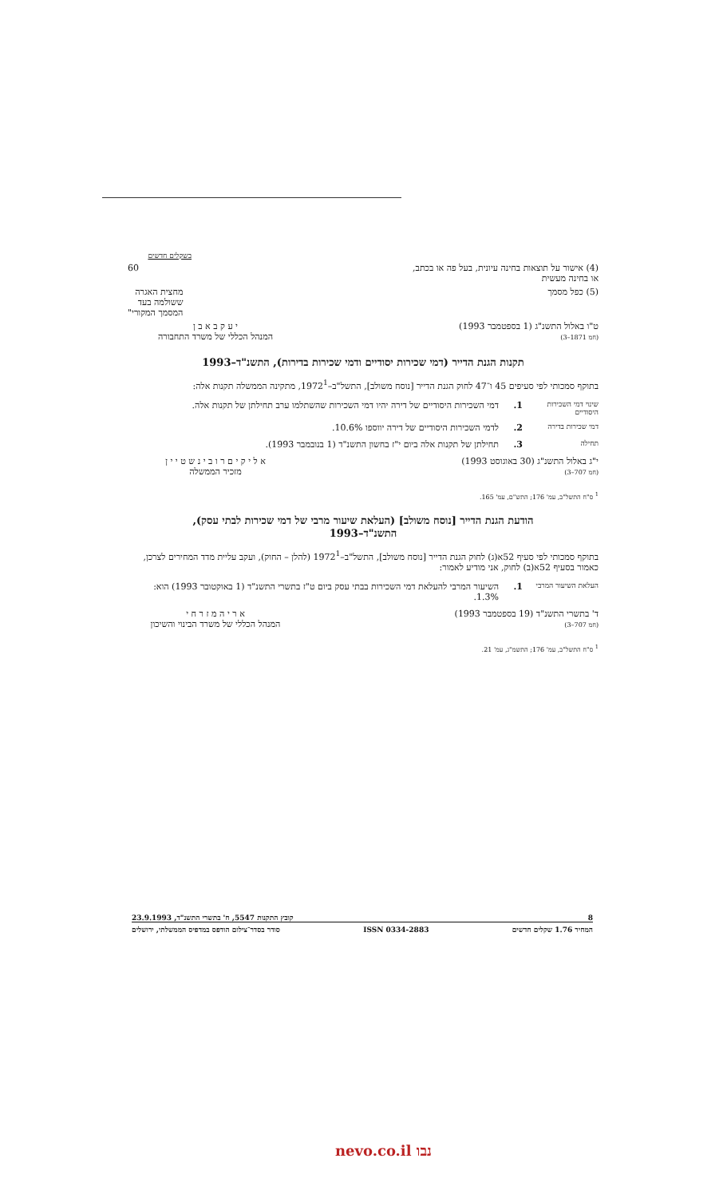בשקלים חדשים
(4) אישור על תוצאות בחינה עיונית, בעל פה או בכתב,
או בחינה מעשית
60
(5) כפל מסמך מחצית האגרה
ששולמה בעד
המסמך המקורי"
ט"ו באלול התשנ"ג (1 בספטמבר 1993)
(חמ 1871–3)
י ע ק ב א ב ן
המנהל הכללי של משרד התחבורה
תקנות הגנת הדייר (דמי שכירות יסודיים ודמי שכירות בדירות), התשנ"ד–1993
בתוקף סמכותי לפי סעיפים 45 ו־47 לחוק הגנת הדייר [נוסח משולב], התשל"ב–1972<sup>1</sup>, מתקינה הממשלה תקנות אלה:
שינוי דמי השכירות היסודיים
1. דמי השכירות היסודיים של דירה יהיו דמי השכירות שהשתלמו ערב תחילתן של תקנות אלה.
דמי שכירות בדירה
2. לדמי השכירות היסודיים של דירה יווספו 10.6%.
תחילה
3. תחילתן של תקנות אלה ביום י"ז בחשון התשנ"ד (1 בנובמבר 1993).
י"ג באלול התשנ"ג (30 באוגוסט 1993)
(חמ 707–3)
א ל י ק י ם ר ו ב י נ ש ט י י ן
מזכיר הממשלה
<sup>1</sup> ס"ח התשל"ב, עמ' 176; התש"ם, עמ' 165.
הודעת הגנת הדייר [נוסח משולב] (העלאת שיעור מרבי של דמי שכירות לבתי עסק), התשנ"ד–1993
בתוקף סמכותי לפי סעיף 52א(ג) לחוק הגנת הדייר [נוסח משולב], התשל"ב–1972<sup>1</sup> (להלן – החוק), ועקב עליית מדד המחירים לצרכן, כאמור בסעיף 52א(ב) לחוק, אני מודיע לאמור:
העלאת השיעור המרבי
1. השיעור המרבי להעלאת דמי השכירות בבתי עסק ביום ט"ז בתשרי התשנ"ד (1 באוקטובר 1993) הוא: 1.3%.
ד' בתשרי התשנ"ד (19 בספטמבר 1993)
(חמ 707–3)
א ר י ה מ ז ר ח י
המנהל הכללי של משרד הבינוי והשיכון
<sup>1</sup> ס"ח התשל"ב, עמ' 176; התשמ"ג, עמ' 21.
8 קובץ התקנות 5547, ח' בתשרי התשנ"ד, 23.9.1993
המחיר 1.76 שקלים חדשים ISSN 0334-2883 סודר בסדר־צילום הודפס במדפיס הממשלתי, ירושלים
נבו nevo.co.il